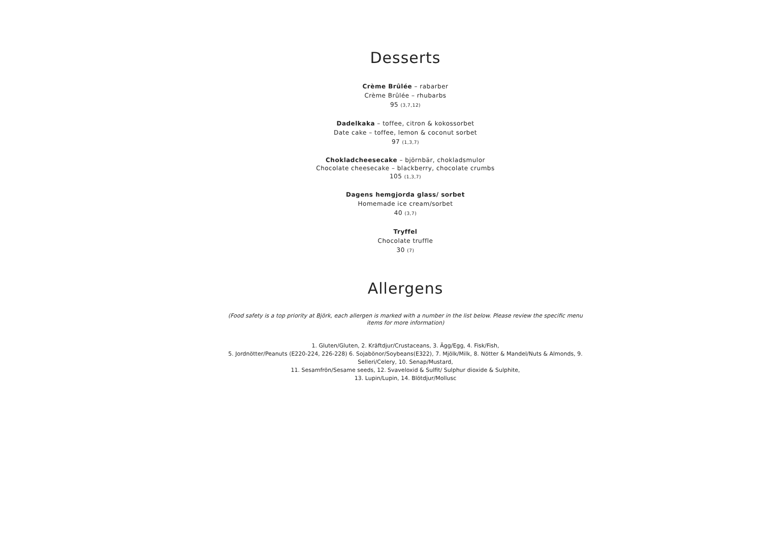Desserts
Crème Brûlée – rabarber
Crème Brûlée – rhubarbs
95 (3,7,12)
Dadelkaka – toffee, citron & kokossorbet
Date cake – toffee, lemon & coconut sorbet
97 (1,3,7)
Chokladcheesecake – björnbär, chokladsmulor
Chocolate cheesecake – blackberry, chocolate crumbs
105 (1,3,7)
Dagens hemgjorda glass/ sorbet
Homemade ice cream/sorbet
40 (3,7)
Tryffel
Chocolate truffle
30 (7)
Allergens
(Food safety is a top priority at Björk, each allergen is marked with a number in the list below. Please review the specific menu items for more information)
1. Gluten/Gluten, 2. Kräftdjur/Crustaceans, 3. Ägg/Egg, 4. Fisk/Fish,
5. Jordnötter/Peanuts (E220-224, 226-228) 6. Sojabönor/Soybeans(E322), 7. Mjölk/Milk, 8. Nötter & Mandel/Nuts & Almonds, 9. Selleri/Celery, 10. Senap/Mustard,
11. Sesamfrön/Sesame seeds, 12. Svaveloxid & Sulfit/ Sulphur dioxide & Sulphite,
13. Lupin/Lupin, 14. Blötdjur/Mollusc